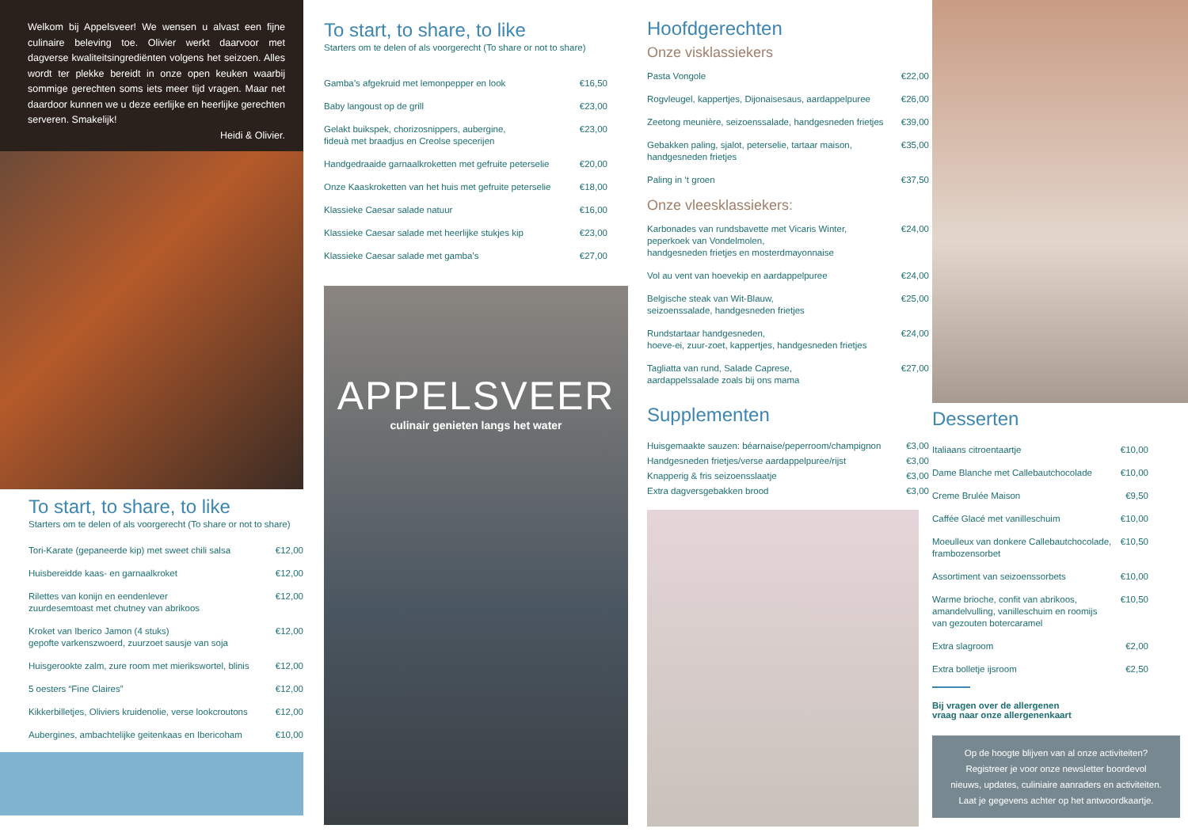Welkom bij Appelsveer! We wensen u alvast een fijne culinaire beleving toe. Olivier werkt daarvoor met dagverse kwaliteitsingrediënten volgens het seizoen. Alles wordt ter plekke bereidt in onze open keuken waarbij sommige gerechten soms iets meer tijd vragen. Maar net daardoor kunnen we u deze eerlijke en heerlijke gerechten serveren. Smakelijk!
Heidi & Olivier.
To start, to share, to like
Starters om te delen of als voorgerecht (To share or not to share)
Tori-Karate (gepaneerde kip) met sweet chili salsa €12,00
Huisbereidde kaas- en garnaalkroket €12,00
Rilettes van konijn en eendenlever
zuurdesemtoast met chutney van abrikoos €12,00
Kroket van Iberico Jamon (4 stuks)
gepofte varkenszwoerd, zuurzoet sausje van soja €12,00
Huisgerookte zalm, zure room met mierikswortel, blinis €12,00
5 oesters “Fine Claires” €12,00
Kikkerbilletjes, Oliviers kruidenolie, verse lookcroutons €12,00
Aubergines, ambachtelijke geitenkaas en Ibericoham €10,00
To start, to share, to like
Starters om te delen of als voorgerecht (To share or not to share)
Gamba’s afgekruid met lemonpepper en look €16,50
Baby langoust op de grill €23,00
Gelakt buikspek, chorizosnippers, aubergine,
fideuà met braadjus en Creolse specerijen €23,00
Handgedraaide garnaalkroketten met gefruite peterselie €20,00
Onze Kaaskroketten van het huis met gefruite peterselie €18,00
Klassieke Caesar salade natuur €16,00
Klassieke Caesar salade met heerlijke stukjes kip €23,00
Klassieke Caesar salade met gamba’s €27,00
APPELSVEER
culinair genieten langs het water
Hoofdgerechten
Onze visklassiekers
Pasta Vongole €22,00
Rogvleugel, kappertjes, Dijonaisesaus, aardappelpuree €26,00
Zeetong meunière, seizoenssalade, handgesneden frietjes €39,00
Gebakken paling, sjalot, peterselie, tartaar maison,
handgesneden frietjes €35,00
Paling in ‘t groen €37,50
Onze vleesklassiekers:
Karbonades van rundsbavette met Vicaris Winter,
peperkoek van Vondelmolen,
handgesneden frietjes en mosterdmayonnaise €24,00
Vol au vent van hoevekip en aardappelpuree €24,00
Belgische steak van Wit-Blauw,
seizoenssalade, handgesneden frietjes €25,00
Rundstartaar handgesneden,
hoeve-ei, zuur-zoet, kappertjes, handgesneden frietjes €24,00
Tagliatta van rund, Salade Caprese,
aardappelssalade zoals bij ons mama €27,00
Supplementen
Huisgemaakte sauzen: béarnaise/peperroom/champignon €3,00
Handgesneden frietjes/verse aardappelpuree/rijst €3,00
Knapperig & fris seizoensslaatje €3,00
Extra dagversgebakken brood €3,00
Desserten
Italiaans citroentaartje €10,00
Dame Blanche met Callebautchocolade €10,00
Creme Brulée Maison €9,50
Caffée Glacé met vanilleschuim €10,00
Moeulleux van donkere Callebautchocolade,
frambozensorbet €10,50
Assortiment van seizoenssorbets €10,00
Warme brioche, confit van abrikoos,
amandelvulling, vanilleschuim en roomijs
van gezouten botercaramel €10,50
Extra slagroom €2,00
Extra bolletje ijsroom €2,50
Bij vragen over de allergenen
vraag naar onze allergenenkaart
Op de hoogte blijven van al onze activiteiten?
Registreer je voor onze newsletter boordevol
nieuws, updates, culiniaire aanraders en activiteiten.
Laat je gegevens achter op het antwoordkaartje.